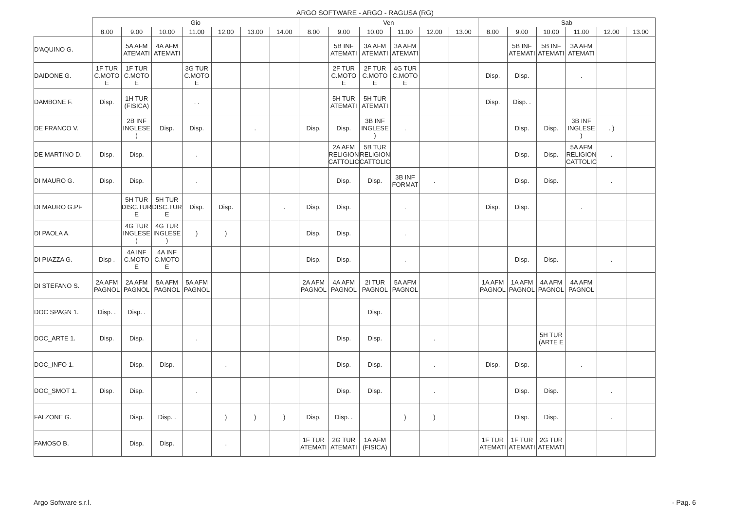ARGO SOFTWARE - ARGO - RAGUSA (RG)
| | Gio | | | | | | | Ven | | | | | | Sab | | | | | |
| --- | --- | --- | --- | --- | --- | --- | --- | --- | --- | --- | --- | --- | --- | --- | --- | --- | --- | --- | --- |
| | 8.00 | 9.00 | 10.00 | 11.00 | 12.00 | 13.00 | 14.00 | 8.00 | 9.00 | 10.00 | 11.00 | 12.00 | 13.00 | 8.00 | 9.00 | 10.00 | 11.00 | 12.00 | 13.00 |
| D'AQUINO G. | | 5A AFM ATEMATI | 4A AFM ATEMATI | | | | | | 5B INF ATEMATI | 3A AFM ATEMATI | 3A AFM ATEMATI | | | | 5B INF ATEMATI | 5B INF ATEMATI | 3A AFM ATEMATI | | |
| DAIDONE G. | 1F TUR C.MOTO E | 1F TUR C.MOTO E | | 3G TUR C.MOTO E | | | | | 2F TUR C.MOTO E | 2F TUR C.MOTO E | 4G TUR C.MOTO E | | | Disp. | Disp. | | . | | |
| DAMBONE F. | Disp. | 1H TUR (FISICA) | | . . | | | | | 5H TUR ATEMATI | 5H TUR ATEMATI | | | | Disp. | Disp. . | | | | |
| DE FRANCO V. | | 2B INF INGLESE ) | Disp. | Disp. | | . | | Disp. | Disp. | 3B INF INGLESE ) | . | | | | Disp. | Disp. | 3B INF INGLESE ) | . ) | |
| DE MARTINO D. | Disp. | Disp. | | . | | | | | 2A AFM RELIGION CATTOLIC | 5B TUR RELIGION CATTOLIC | | | | | Disp. | Disp. | 5A AFM RELIGION CATTOLIC | . | |
| DI MAURO G. | Disp. | Disp. | | . | | | | | Disp. | Disp. | 3B INF FORMAT | . | | | Disp. | Disp. | | . | |
| DI MAURO G.PF | | 5H TUR DISC.TUR E | 5H TUR DISC.TUR E | Disp. | Disp. | | . | Disp. | Disp. | | . | | | Disp. | Disp. | | . | | |
| DI PAOLA A. | | 4G TUR INGLESE ) | 4G TUR INGLESE ) | ) | ) | | | Disp. | Disp. | | . | | | | | | | | |
| DI PIAZZA G. | Disp . | 4A INF C.MOTO E | 4A INF C.MOTO E | | | | | Disp. | Disp. | | . | | | | Disp. | Disp. | | . | |
| DI STEFANO S. | 2A AFM PAGNOL | 2A AFM PAGNOL | 5A AFM PAGNOL | 5A AFM PAGNOL | | | | 2A AFM PAGNOL | 4A AFM PAGNOL | 2I TUR PAGNOL | 5A AFM PAGNOL | | | 1A AFM PAGNOL | 1A AFM PAGNOL | 4A AFM PAGNOL | 4A AFM PAGNOL | | |
| DOC SPAGN 1. | Disp. . | Disp. . | | | | | | | | Disp. | | | | | | | | | |
| DOC_ARTE 1. | Disp. | Disp. | | . | | | | | Disp. | Disp. | | . | | | | 5H TUR (ARTE E | | | |
| DOC_INFO 1. | | Disp. | Disp. | | . | | | | Disp. | Disp. | | . | | Disp. | Disp. | | . | | |
| DOC_SMOT 1. | Disp. | Disp. | | . | | | | | Disp. | Disp. | | . | | | Disp. | Disp. | | . | |
| FALZONE G. | | Disp. | Disp. . | | ) | ) | ) | Disp. | Disp. . | | ) | ) | | | Disp. | Disp. | | . | |
| FAMOSO B. | | Disp. | Disp. | | . | | | 1F TUR ATEMATI | 2G TUR ATEMATI | 1A AFM (FISICA) | | | | 1F TUR ATEMATI | 1F TUR ATEMATI | 2G TUR ATEMATI | | | |
Argo Software s.r.l. - Pag. 6